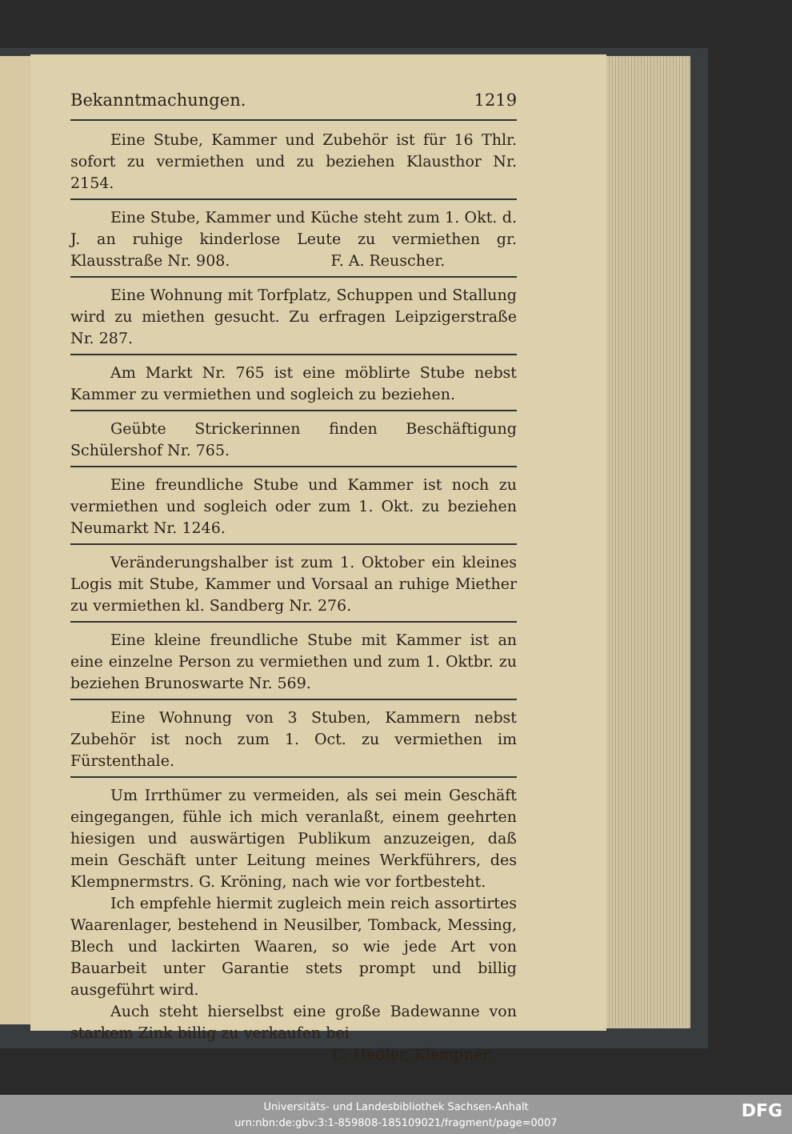Bekanntmachungen. 1219
Eine Stube, Kammer und Zubehör ist für 16 Thlr. sofort zu vermiethen und zu beziehen Klausthor Nr. 2154.
Eine Stube, Kammer und Küche steht zum 1. Okt. d. J. an ruhige kinderlose Leute zu vermiethen gr. Klausstraße Nr. 908. F. A. Reuscher.
Eine Wohnung mit Torfplatz, Schuppen und Stallung wird zu miethen gesucht. Zu erfragen Leipzigerstraße Nr. 287.
Am Markt Nr. 765 ist eine möblirte Stube nebst Kammer zu vermiethen und sogleich zu beziehen.
Geübte Strickerinnen finden Beschäftigung Schülershof Nr. 765.
Eine freundliche Stube und Kammer ist noch zu vermiethen und sogleich oder zum 1. Okt. zu beziehen Neumarkt Nr. 1246.
Veränderungshalber ist zum 1. Oktober ein kleines Logis mit Stube, Kammer und Vorsaal an ruhige Miether zu vermiethen kl. Sandberg Nr. 276.
Eine kleine freundliche Stube mit Kammer ist an eine einzelne Person zu vermiethen und zum 1. Oktbr. zu beziehen Brunoswarte Nr. 569.
Eine Wohnung von 3 Stuben, Kammern nebst Zubehör ist noch zum 1. Oct. zu vermiethen im Fürstenthale.
Um Irrthümer zu vermeiden, als sei mein Geschäft eingegangen, fühle ich mich veranlaßt, einem geehrten hiesigen und auswärtigen Publikum anzuzeigen, daß mein Geschäft unter Leitung meines Werkführers, des Klempnermstrs. G. Kröning, nach wie vor fortbesteht.
Ich empfehle hiermit zugleich mein reich assortirtes Waarenlager, bestehend in Neusilber, Tomback, Messing, Blech und lackirten Waaren, so wie jede Art von Bauarbeit unter Garantie stets prompt und billig ausgeführt wird.
Auch steht hierselbst eine große Badewanne von starkem Zink billig zu verkaufen bei
C. Hedler, Klempner.
Universitäts- und Landesbibliothek Sachsen-Anhalt
urn:nbn:de:gbv:3:1-859808-185109021/fragment/page=0007
DFG